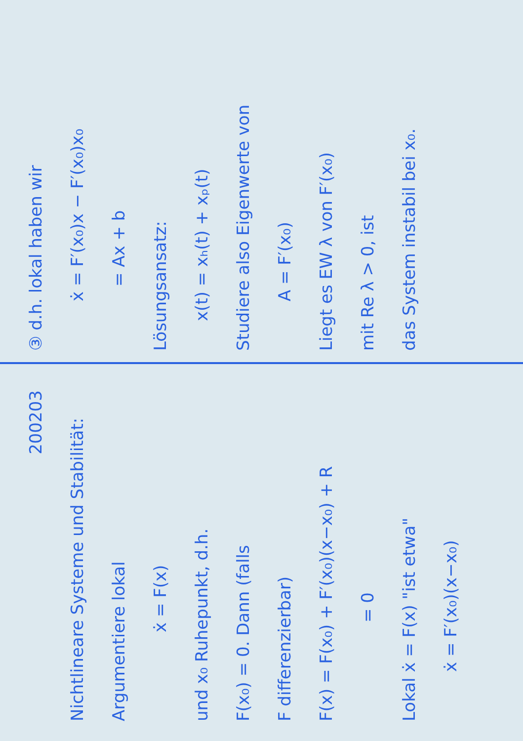200203
Nichtlineare Systeme und Stabilität:
Argumentiere lokal
ẋ = F(x)
und x₀ Ruhepunkt, d.h.
F(x₀) = 0. Dann (falls
F differenzierbar)
F(x) = F(x₀) + F′(x₀)(x−x₀) + R
= 0
Lokal ẋ = F(x) "ist etwa"
ẋ = F′(x₀)(x−x₀)
③ d.h. lokal haben wir
ẋ = F′(x₀)x − F′(x₀)x₀
= Ax + b
Lösungsansatz:
x(t) = xₕ(t) + xₚ(t)
Studiere also Eigenwerte von
A = F′(x₀)
Liegt es EW λ von F′(x₀)
mit Re λ > 0, ist
das System instabil bei x₀.